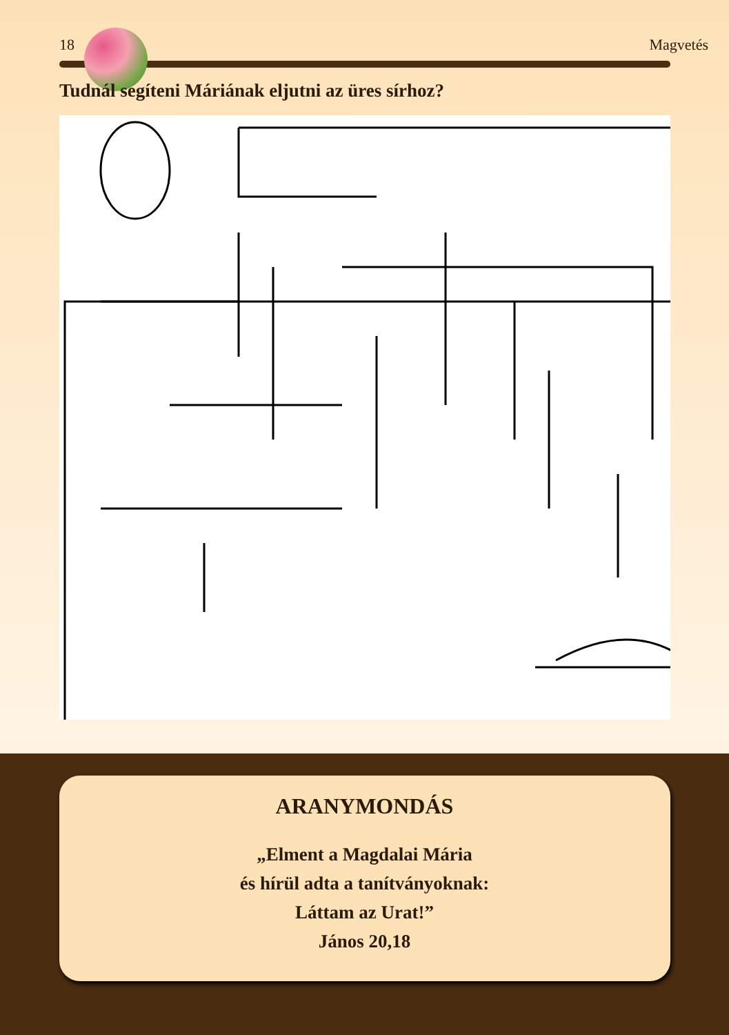18 Magvetés
Tudnál segíteni Máriának eljutni az üres sírhoz?
ARANYMONDÁS
„Elment a Magdalai Mária
és hírül adta a tanítványoknak:
Láttam az Urat!”
János 20,18